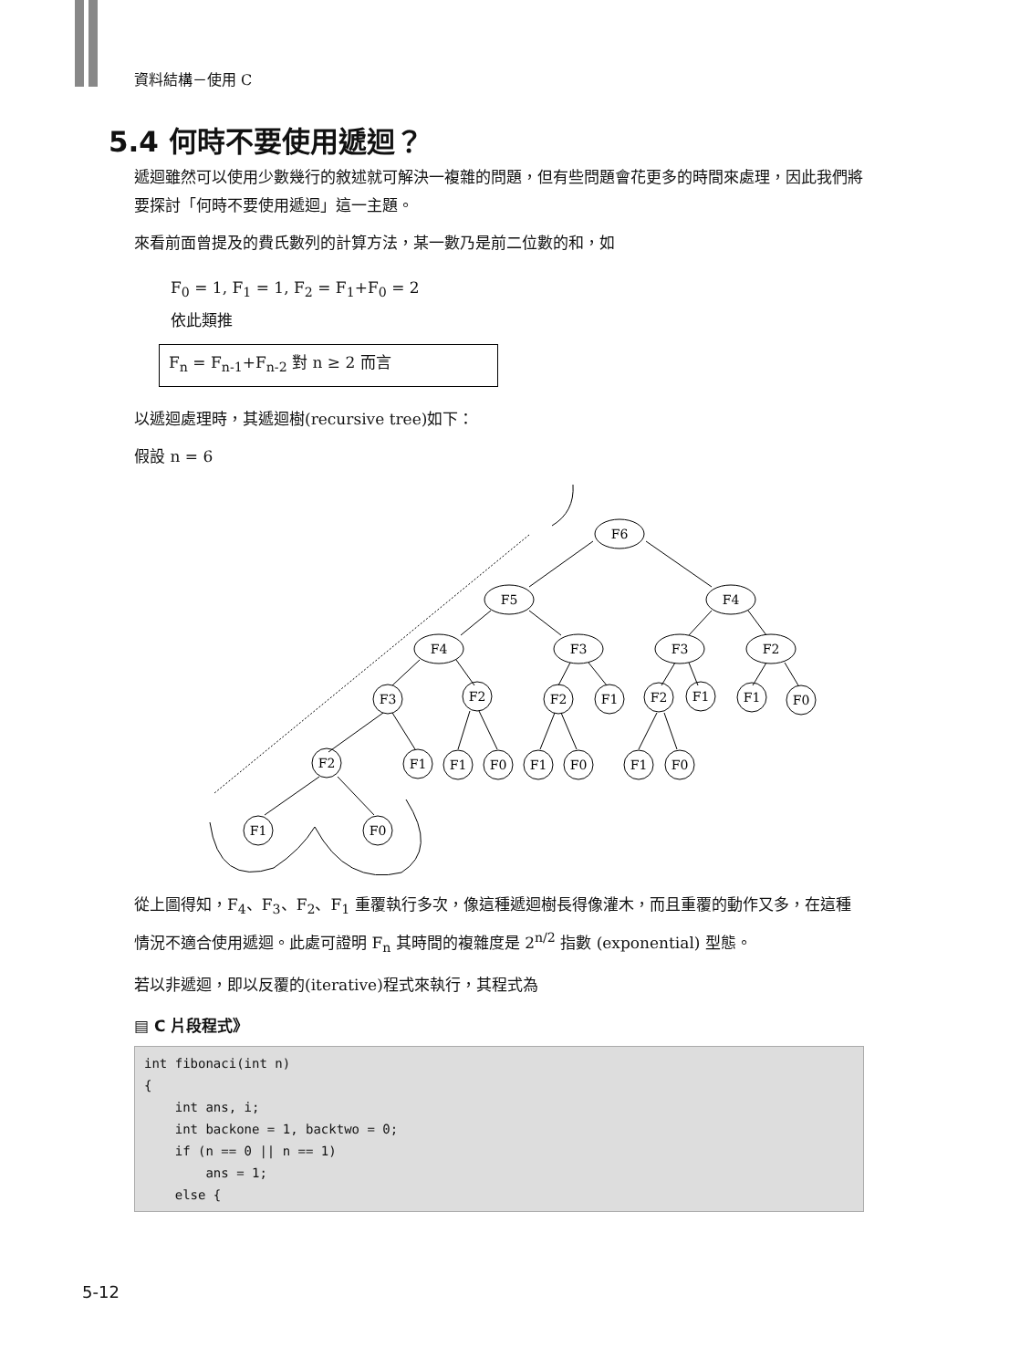資料結構－使用 C
5.4 何時不要使用遞迴？
遞迴雖然可以使用少數幾行的敘述就可解決一複雜的問題，但有些問題會花更多的時間來處理，因此我們將要探討「何時不要使用遞迴」這一主題。
來看前面曾提及的費氏數列的計算方法，某一數乃是前二位數的和，如
F<sub>0</sub> = 1, F<sub>1</sub> = 1, F<sub>2</sub> = F<sub>1</sub>+F<sub>0</sub> = 2
依此類推
F<sub>n</sub> = F<sub>n-1</sub>+F<sub>n-2</sub> 對 n ≥ 2 而言
以遞迴處理時，其遞迴樹(recursive tree)如下：
假設 n = 6
F6
F5
F4
F4
F3
F3
F2
F3
F2
F2
F1
F2
F1
F1
F0
F2
F1
F1
F0
F1
F0
F1
F0
F1
F0
從上圖得知，F<sub>4</sub>、F<sub>3</sub>、F<sub>2</sub>、F<sub>1</sub> 重覆執行多次，像這種遞迴樹長得像灌木，而且重覆的動作又多，在這種情況不適合使用遞迴。此處可證明 F<sub>n</sub> 其時間的複雜度是 2<sup>n/2</sup> 指數 (exponential) 型態。
若以非遞迴，即以反覆的(iterative)程式來執行，其程式為
▤ C 片段程式》
int fibonaci(int n)
{
    int ans, i;
    int backone = 1, backtwo = 0;
    if (n == 0 || n == 1)
        ans = 1;
    else {
5-12